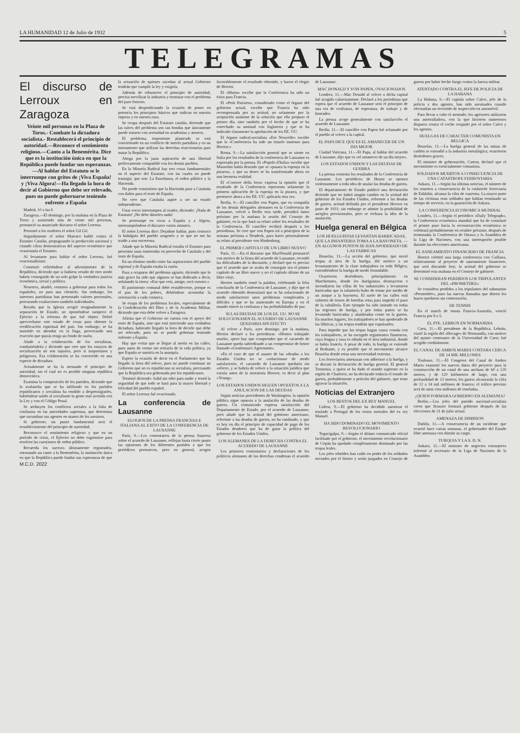LA HUMANIDAD 12 de Julio de 1932 5
TELEGRAMAS
El discurso de Lerroux en Zaragoza
Veinte mil personas en la Plaza de Toros.- Combate la dictadura socialista.- Restablecerá el principio de autoridad.—Reconoce el sentimiento religioso.—Canto a la Benemérita. Dice que es la institución única en que la República puede fundar sus esperanzas.—Al hablar del Estatuto se le interrumpe con gritos de ¡Viva España! y ¡Viva Algora!—Ha llegado la hora de decir al Gobierno que debe ser relevado, pues no puede gobernarse teniendo enfrente a España
Madrid, 10 a las 6
Zaragoza.—El domingo, por la mañana en la Plaza de Toros y asistiendo más de veinte mil personas, pronunció su anunciado discurso el señor Lerroux.
Presentó a los oradores el señor Gil Gil.
Seguidamente el señor Marraco habló contra el Estatuto Catalán, propugnando la producción nacional y citando cifras demostrativas del aspecto económico que ocasionaría el Estatuto.
Al levantarse para hablar el señor Lerroux, fué ovacionadísimo.
Comenzó refiriéndose al advenimiento de la República, diciendo que si hubiera venido de otro modo habría conseguido de un solo golpe la verdadera justicia económica, social y política.
Nosotros, añadió, venimos a gobernar para todos los españoles, no para una clientela. Sin embargo, los intereses partidistas han presentado valores personales, procurando exaltaciones también individuales.
Resalta que la Iglesia acogió resignadamente la separación de Estado, no oponiéndose tampoco el Ejército a la reforma de que fué objeto. Debió aprovecharse este estado de cosas para obtener la reedificación espiritual del país. Sin embargo, se ha insistido en ahondar en la llaga, provocando una reacción que quizás tenga un fondo de razón.
Alude a la colaboración de los socialistas, combatiéndola y diciendo que cree que los ensayos de socialización no son injustos, pero sí inoportunos y peligrosos. Esa colaboración se ha convertido en una especie de dictadura.
Actualmente se ha la atenuado el principio de autoridad, sin el cual no es posible ninguna república democrática.
Examina la composición de los partidos, diciendo que la avalancha que se ha infiltrado en los partidos republicanos y socialista ha tendido a desprestigiarles, habiéndose unido al socialismo la gente mal avenida con la Ley y con el Código Penal.
Se atribuyen los conflictos sociales a la falta de confianza en las autoridades supremas, que determina que sucumban sus agentes en manos de los asesinos.
Si gobierno, mi punto fundamental será el restablecimiento del principio de autoridad.
Reconozco el sentimiento religioso y que en un período de crisis, el Ejército no debe esgrimirse para resolver las cuestiones de orden público.
Recuerda los sucesos últimamente registrados, entonando un canto a la Benemérita, la institución única en que la República puede fundar sus esperanzas de que la actuación de quienes sucedan al actual Gobierno tendrán que cumplir la ley y exigirla.
Además de robustecer el principio de autoridad, precisa movilizar la industria y terminar con el problema del paro forzoso.
Se está desperdiciando la ocasión de poner en potencia los principios básicos que radican en nuestra riqueza y en nuestra raza.
Se ocupa después del Estatuto catalán, diciendo que las raíces del problema son tan hondas que únicamente puede tratarse con serenidad en academias y ateneos.
El problema, torpemente planteado se está convirtiendo en un conflicto de interés partidista y en un instrumento que utilizan las derechas reaccionarias para matar la República.
Aboga por la justa aspiración de una libertad perfectamente compatible con los demás pueblos.
En la Minoría Radical hay tres cosas fundamentales en el aspecto del Estatuto, con las cuales no puede transigir, que son: La Enseñanza, el orden público y la Hacienda.
No puede consentirse que la Hacienda pase a Cataluña con daños para el resto de España.
No creo que Cataluña aspire a ser un estado independiente.
Unas voces interrumpen al orador, diciendo: ¡Nada de Estatuto! ¡No debe dárseles nada!
Se prorrumpe en vivas a España y a Algora, interrumpiéndose el discurso varios minutos.
El señor Lerroux dice: Dejadme hablar, pues conozco la hidalguía del pueblo aragonés y se que no me ha traído a una encerrona.
Añade que la Minoría Radical estudia el Estatuto para presentar unas enmiendas en provecho de Cataluña y del resto de España.
En un término medio entre las aspiraciones del pueblo regional y de España estaba la razón.
Pasa a ocuparse del problema agrario, diciendo que lo más grave ha sido que algunos se han dedicado a decir, señalando la tierra: «Eso que veis, amigo, será vuestro.»
El patrimonio comunal debe restablecerse, porque es el pan de los pobres, debiéndose acomodar la orientación a cada comarca.
Se ocupa de los problemas locales, especialmente de la Confederación del Ebro y de la Academia Militar, diciendo que esta debe volver a Zaragoza.
Afirma que el Gobierno no cuenta con el apoyo del resto de España, sino que está ejerciendo una verdadera dictadura, habiendo llegado la hora de decirle que debe ser relevado, pues no se puede gobernar teniendo enfrente a España.
Hay que evitar que se llegue al motín en las calles, pues antes de verme me retiraría de la vida política, ya que España se sumiría en la anarquía.
Espero la ocasión de decir en el Parlamento que ha llegado la hora del relevo, pues no puede continuar un Gobierno que no es republicano ni socialista, precisando que la República sea gobernada por los republicanos.
Terminó diciendo: Salid sin odio para nadie y tened la seguridad de que todo se hará para la mayor libertad y felicidad del pueblo español.
El señor Lerroux fué ovacionado.
La conferencia de Lausanne
ELOGIOS DE LA PRENSA FRANCESA E ITALIANA AL EXITO DE LA CONFERENCIA DE LAUSANNE
París, 9.—Los comentarios de la prensa francesa sobre el acuerdo de Lausanne, reflejan hasta cierto punto las opiniones de los diferentes partidos a que los periódicos pertenecen, pero en general, acogen favorablemente el resultado obtenido, y hacen el elogio de Herriot.
El «Matin» escribe que la Conferencia ha sido un éxito para Francia.
El «Petit Parisien», considerado como el órgano del gobierno actual, escribe que Francia ha sido recompensada por su actitud, no solamente por la aceptación unánime de la solución que ella propuso el primer día, sino también por el hecho de que se ha estrechado su amistad con Inglaterra y que se ha indicado claramente la aprobación de los EE. UU.
El órgano radical-socialista «Ere Nouvelle» escribe que la «Conferencia ha sido un triunfo inmenso para Herriot.»
Roma, 9.—La satisfacción general que se siente en Italia por los resultados de la conferencia de Lausanne es expresada por la prensa. El «Popolo d'Italia» escribe que Mussolini había deseado que se «pasara la esponja en la pizarra», y que su deseo se ha transformado ahora en una hermosa realidad.
El «Corriere della Sera» expresa la opinión que el resultado de la Conferencia representa solamente la primera aplicación de la esponja en la pizarra, y que pertenece ahora a los EE. UU. aplicarla otra vez.
Berlín, 9.—El canciller von Papen, que en compañía de los demás delegados alemanes en la Conferencia de Lausanne, volvió a Berlín esta tarde, presidirá lunes próximo por la mañana la sesión del Consejo de gabinete, en la que hará su relato sobre los resultados de la Conferencia. El canciller recibirá después a los periodistas. Se cree que von Papen irá a principios de la semana próxima a Neudeck, para hacer personalmente su relato al presidente von Hindenburg.
EL PRIMER CAPITULO DE UN LIBRO NUEVO
París, 11.—En el discurso que MacDonald pronunció con motivo de la firma del acuerdo de Lausanne, recordó las dificultades de la discusión, y declaró que es preciso que el acuerdo que se acaba de conseguir sea el primer capítulo de un libro nuevo y no el capítulo último de un libro viejo.
Herriot también tomó la palabra, celebrando la feliz conclusión de la Conferencia de Lausanne, y dijo que el acuerdo obtenido demostrará que se ha solucionado de modo satisfactorio unos problemas complicados y difíciles y que se ha aumentado en Europa y en el mundo entero la confianza y las probabilidades de paz.
SI LAS DEUDAS DE LOS EE. UU. NO SE SOLUCIONASEN EL ACUERDO DE LAUSANNE QUEDARIA SIN EFECTO
Al volver a París, ayer domingo, por la mañana, Herriot declaró a los periodistas: «Hemos trabajado mucho, »pero hay que comprender que el »acuerdo de Lausanne queda subordinado a un compromiso de honor llamado «Gentleman's Agreement».
»En el caso de que el asunto de las »deudas a los Estados Unidos no se »solucionase de modo satisfactorio, el »acuerdo de Lausanne quedaría sin »efecto, y se habría de volver a la situación jurídica que existía antes de la moratoria Hoover, es decir al plan »Young».
LOS ESTADOS UNIDOS SIGUEN OPUESTOS A LA ANULACION DE LAS DEUDAS
Según noticias procedentes de Washington, la opinión pública sigue opuesta a la anulación de las deudas de guerra. Un comunicado expresa satisfacción del Departamento de Estado, por el acuerdo de Lausanne, pero añade que la actitud del gobierno americano, referente a las deudas de guerra, no ha cambiado, y que es hoy en día el principio de capacidad de pago de los Estados deudores que ha de guiar la política del gobierno de los Estados Unidos.
LOS ALEMANES DE LA DERECHA CONTRA EL ACUERDO DE LAUSANNE
Los primeros comentarios y declaraciones de los políticos alemanes de las derechas condenan el acuerdo de Lausanne.
MAC DONALD Y VON PAPEN, OVACIONADOS
Londres, 11.—Mac Donald al volver a dicha capital fué acogido calurosamente. Declaró a los periodistas que espera que el acuerdo de Lausanne será el principio de una era de confianza, de esperanza, de trabajo y de honradez.
La prensa acoge generalmente con satisfacción el acuerdo de Lausanne.
Berlín, 11.—El canciller von Papen fué aclamado por el pueblo al volver a la capital.
EL PAPA DICE QUE ES EL AMANECER DE UN DIA MEJOR
Ciudad Vaticana, 11.—El Papa, al hablar del acuerdo de Lausanne, dijo que es «el amanecer de un día mejor».
LOS ESTADOS UNIDOS Y LAS DEUDAS DE GUERRA
La prensa comenta los resultados de la Conferencia de Lausanne. Los periódicos de Hearst se oponen violentamente a toda idea de anular las deudas de guerra.
El departamento de Estado publicó una declaración diciendo que no habrá ningún cambio en la actitud del gobierno de los Estados Unidos, referente a las deudas de guerra, actitud definida por el presidente Hoover en junio de 1931; sin embargo se admite la posibilidad de arreglos provisionales, pero se rechaza la idea de la anulación.
Huelga general en Bélgica
LOS HUELGUISTAS LEVANTAN BARRICADAS, QUE LA INFANTERIA TOMA A LA BAYONETA. —EN ALGUNOS PUNTOS SE HAN APODERADO DE LAS FABRICAS
Bruselas, 11.—La acción del gobierno, que envió tropas al área de la huelga, dió motivo a un levantamiento de la clase trabajadora en toda Bélgica, extendiéndose la huelga de modo formidable.
Ocurrieron desórdenes, principalmente en Marchiennes, donde los huelguistas destruyeron e incendiaron las villas de los industriales y levantaron barricadas que la infantería hubo de tomar por medio de un ataque a la bayoneta. El suelo de las calles está cubierto de trozos de botellas rotas para impedir el paso de la caballería. Este ejemplo ha sido imitado en todas las regiones de huelga, y por todas partes se ha levantado barricadas y alambradas como en la guerra. En muchos lugares, los trabajadores se han apoderado de las fábricas, y las tropas tendrán que expulsarles.
Para impedir que las tropas hagan causa común con los trabajadores, se ha escogido regimientos flamencos, cuya lengua y raza es odiada en el área industrial, donde se habla francés. A pesar de todo, la huelga se extiende al Brabante, y es posible que el movimiento alcance Bruselas donde reina una nerviosidad extrema.
Los ferroviarios amenazan con adherirse a la huelga, y se discute la declaración de huelga general. El general Termonia, a quien se ha dado el mando supremo en la región de Charleroi, no ha declarado todavía el estado de guerra, probablemente a petición del gabinete, que teme agravar la situación.
Noticias del Extranjero
LOS RESTOS DEL EX REY MANUEL
Lisboa, 9.—El gobierno ha decidido autorizar el traslado a Portugal de los restos mortales del ex rey Manuel.
HA SIDO DOMINADO EL MOVIMIENTO REVOLUCIONARIO
Tegucigalpa, 9.—Según el último comunicado oficial facilitado por el gobierno, el movimiento revolucionario de Copán ha quedado completamente dominado por las tropas leales.
Los jefes rebeldes han caído en poder de los soldados enviados por el bierno y serán juzgados en Consejo de guerra por haber hecho fuego contra la fuerza militar.
ATENTADO CONTRA EL JEFE DE POLICIA DE LA HABANA
La Habana, 9.—El capitán señor Calvo, jefe de la policía y dos agentes, han sido asesinados cuando efectuaban un recorrido de inspección en automóvil.
Para llevar a cabo el atentado, los agresores utilizaron una ametralladora, con la que hicieron numerosos disparos contra el coche ocupado por el señor Calvo y los agentes.
HUELGAS DE CARACTER COMUNISTA EN BELGICA
Bruselas, 11.—La huelga general de las minas de carbón se extendió a la industria metalúrgica; ocurrieron desórdenes graves.
El ministro de gobernación, Carton, declaró que el movimiento es esencialmente comunista.
SOLDADOS MUERTOS A CONSECUENCIA DE UNA CATASTROFE FERROVIARIA
Ankara, 11.—Según las últimas noticias, el número de los muertos a consecuencia de la catástrofe ferroviaria de Eshkihir, alcanza la cifra de cuarenta. La mayor parte de las víctimas eran soldados que habían terminado su tiempo de servicio, en la guarnición de Ankara.
LA CONFERENCIA ECONOMICA MUNDIAL
Londres, 11.—Según el periódico «Daily Telegraph», la Conferencia económica mundial que ha de constituir el primer paso hacia la reconstrucción económica se celebrará probablemente en octubre próximo, después de terminadas la Conferencia de Ottawa y la Asamblea de la Liga de Naciones, con una interrupción posible durante las elecciones americanas.
EL SANEAMIENTO FINANCIERO DE FRANCIA
Herriot celebró una larga conferencia con Caillaux, relativamente al proyecto de saneamiento financiero, que será discutido hoy; la actitud del gobierno se determinó esta mañana en el Consejo de gabinete.
SE CONSIDERAN PERDIDOS LOS TRIPULANTES DEL «PROMETHEE»
Se considera perdidos a los tripulantes del submarino «Promethée», pues las nuevas llamadas que dieron los buzos quedaron sin contestación.
DE TENNIS
En el match de tennis Francia-Australia, venció Francia por 8 a 5.
EL PTE. LEBRUN EN NORMANDIA
Caen, 11.—El presidente de la República, Lebrún, visitó la región del «Bocage» de Normandía, con motivo del quinto centenario de la Universidad de Caen; fué acogido cordialmente.
EL CANAL DE AMBOS MARES COSTARA CERCA DE 14 MIL MILLONES
Toulouse, 11.—El Congreso del Canal de Ambos Mares examinó los nuevos datos del proyecto para la construcción de un canal de una anchura de 60 a 120 metros, y de 120 kilómetros de largo, con una profundidad de 13 metros; los gastos alcanzarán la cifra de 12 a 14 mil millones de francos; el tráfico previsto será de unos cien millones de toneladas.
¿QUIEN FORMARA GOBIERNO EN ALEMANIA?
Berlín.—Los jefes del partido nacional-socialista creen que Strasser formará gobierno después de las elecciones de 31 de julio actual.
AMENAZA DE DIMISION
Dublín, 11.—A consecuencia de un incidente que ocurrió hace varias semanas, el gobernador del Estado libre amenaza con dimitir su cargo.
TURQUIA Y LA S. D. N.
Ankara, 11.—El ministro de negocios extranjeros informó al secretario de la Liga de Naciones de la Asamblea
M.C.D. 2022